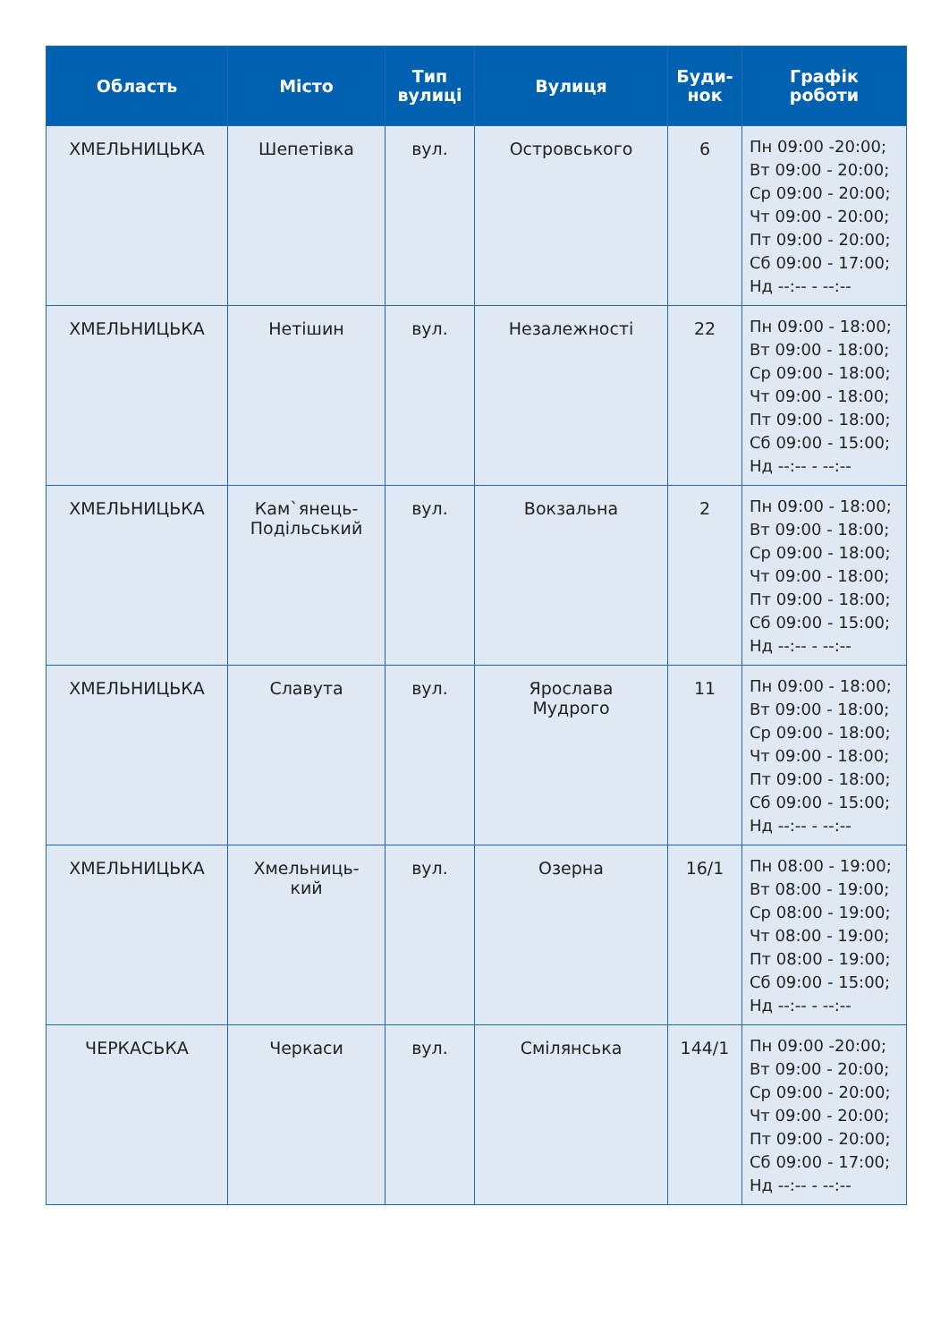| Область | Місто | Тип вулиці | Вулиця | Буди- нок | Графік роботи |
| --- | --- | --- | --- | --- | --- |
| ХМЕЛЬНИЦЬКА | Шепетівка | вул. | Островського | 6 | Пн 09:00 -20:00; Вт 09:00 - 20:00; Ср 09:00 - 20:00; Чт 09:00 - 20:00; Пт 09:00 - 20:00; Сб 09:00 - 17:00; Нд --:-- - --:-- |
| ХМЕЛЬНИЦЬКА | Нетішин | вул. | Незалежності | 22 | Пн 09:00 - 18:00; Вт 09:00 - 18:00; Ср 09:00 - 18:00; Чт 09:00 - 18:00; Пт 09:00 - 18:00; Сб 09:00 - 15:00; Нд --:-- - --:-- |
| ХМЕЛЬНИЦЬКА | Кам`янець- Подільський | вул. | Вокзальна | 2 | Пн 09:00 - 18:00; Вт 09:00 - 18:00; Ср 09:00 - 18:00; Чт 09:00 - 18:00; Пт 09:00 - 18:00; Сб 09:00 - 15:00; Нд --:-- - --:-- |
| ХМЕЛЬНИЦЬКА | Славута | вул. | Ярослава Мудрого | 11 | Пн 09:00 - 18:00; Вт 09:00 - 18:00; Ср 09:00 - 18:00; Чт 09:00 - 18:00; Пт 09:00 - 18:00; Сб 09:00 - 15:00; Нд --:-- - --:-- |
| ХМЕЛЬНИЦЬКА | Хмельниць- кий | вул. | Озерна | 16/1 | Пн 08:00 - 19:00; Вт 08:00 - 19:00; Ср 08:00 - 19:00; Чт 08:00 - 19:00; Пт 08:00 - 19:00; Сб 09:00 - 15:00; Нд --:-- - --:-- |
| ЧЕРКАСЬКА | Черкаси | вул. | Смілянська | 144/1 | Пн 09:00 -20:00; Вт 09:00 - 20:00; Ср 09:00 - 20:00; Чт 09:00 - 20:00; Пт 09:00 - 20:00; Сб 09:00 - 17:00; Нд --:-- - --:-- |